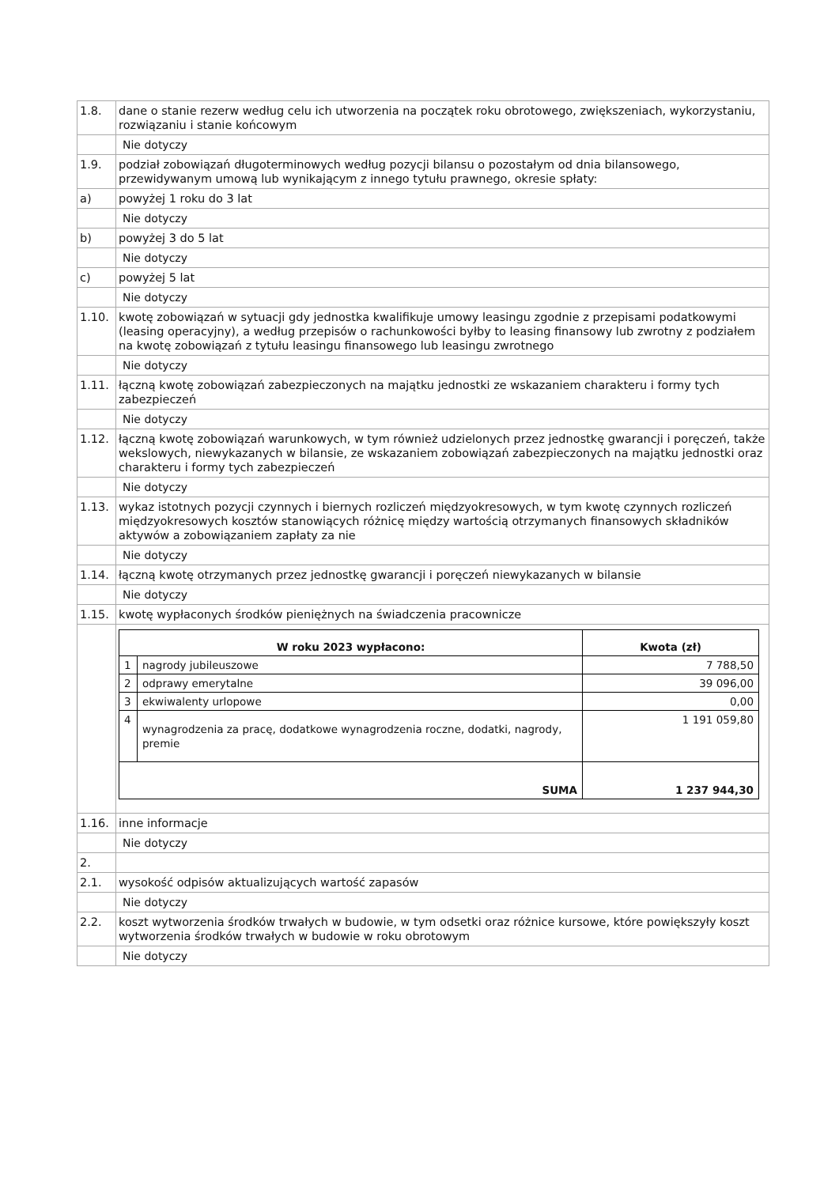| 1.8. | dane o stanie rezerw według celu ich utworzenia na początek roku obrotowego, zwiększeniach, wykorzystaniu, rozwiązaniu i stanie końcowym |
| | Nie dotyczy |
| 1.9. | podział zobowiązań długoterminowych według pozycji bilansu o pozostałym od dnia bilansowego, przewidywanym umową lub wynikającym z innego tytułu prawnego, okresie spłaty: |
| a) | powyżej 1 roku do 3 lat |
| | Nie dotyczy |
| b) | powyżej 3 do 5 lat |
| | Nie dotyczy |
| c) | powyżej 5 lat |
| | Nie dotyczy |
| 1.10. | kwotę zobowiązań w sytuacji gdy jednostka kwalifikuje umowy leasingu zgodnie z przepisami podatkowymi (leasing operacyjny), a według przepisów o rachunkowości byłby to leasing finansowy lub zwrotny z podziałem na kwotę zobowiązań z tytułu leasingu finansowego lub leasingu zwrotnego |
| | Nie dotyczy |
| 1.11. | łączną kwotę zobowiązań zabezpieczonych na majątku jednostki ze wskazaniem charakteru i formy tych zabezpieczeń |
| | Nie dotyczy |
| 1.12. | łączną kwotę zobowiązań warunkowych, w tym również udzielonych przez jednostkę gwarancji i poręczeń, także wekslowych, niewykazanych w bilansie, ze wskazaniem zobowiązań zabezpieczonych na majątku jednostki oraz charakteru i formy tych zabezpieczeń |
| | Nie dotyczy |
| 1.13. | wykaz istotnych pozycji czynnych i biernych rozliczeń międzyokresowych, w tym kwotę czynnych rozliczeń międzyokresowych kosztów stanowiących różnicę między wartością otrzymanych finansowych składników aktywów a zobowiązaniem zapłaty za nie |
| | Nie dotyczy |
| 1.14. | łączną kwotę otrzymanych przez jednostkę gwarancji i poręczeń niewykazanych w bilansie |
| | Nie dotyczy |
| 1.15. | kwotę wypłaconych środków pieniężnych na świadczenia pracownicze |
| | / W roku 2023 wypłacono: / / Kwota (zł) / / --- / --- / --- / / 1 / nagrody jubileuszowe / 7 788,50 / / 2 / odprawy emerytalne / 39 096,00 / / 3 / ekwiwalenty urlopowe / 0,00 / / 4 / wynagrodzenia za pracę, dodatkowe wynagrodzenia roczne, dodatki, nagrody, premie / 1 191 059,80 / / SUMA / / 1 237 944,30 / |
| 1.16. | inne informacje |
| | Nie dotyczy |
| 2. | |
| 2.1. | wysokość odpisów aktualizujących wartość zapasów |
| | Nie dotyczy |
| 2.2. | koszt wytworzenia środków trwałych w budowie, w tym odsetki oraz różnice kursowe, które powiększyły koszt wytworzenia środków trwałych w budowie w roku obrotowym |
| | Nie dotyczy |